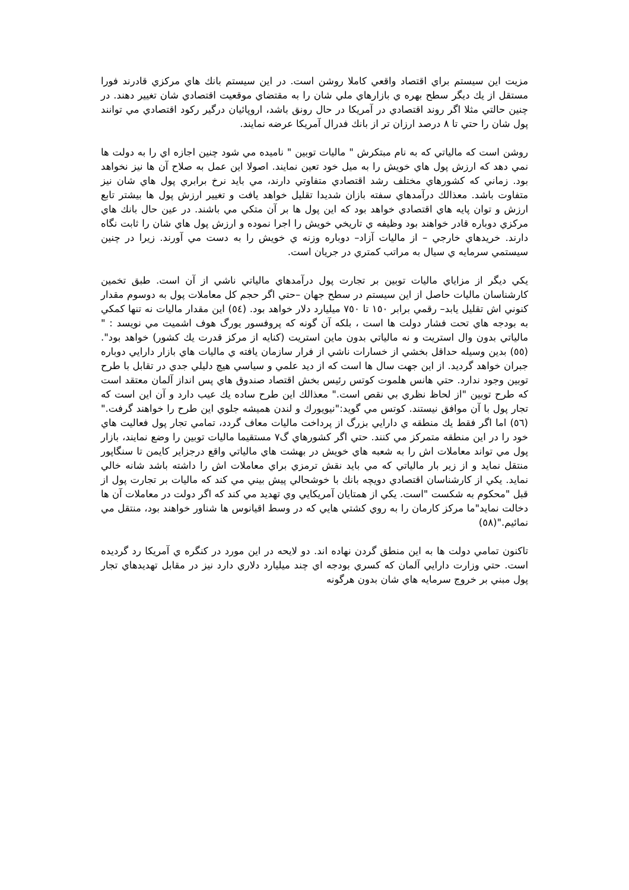مزيت اين سيستم براي اقتصاد واقعي كاملا روشن است. در اين سيستم بانك هاي مركزي قادرند فورا مستقل از يك ديگر سطح بهره ي بازارهاي ملي شان را به مقتضاي موقعيت اقتصادي شان تغيير دهند. در چنين حالتي مثلا اگر روند اقتصادي در آمريكا در حال رونق باشد، اروپائيان درگير ركود اقتصادي مي توانند پول شان را حتي تا ٨ درصد ارزان تر از بانك فدرال آمريكا عرضه نمايند.
روشن است كه مالياتي كه به نام مبتكرش " ماليات توبين " ناميده مي شود چنين اجازه اي را به دولت ها نمي دهد كه ارزش پول هاي خويش را به ميل خود تعين نمايند. اصولا اين عمل به صلاح آن ها نيز نخواهد بود. زماني كه كشورهاي مختلف رشد اقتصادي متفاوتي دارند، مي بايد نرخ برابري پول هاي شان نيز متفاوت باشد. معذالك درآمدهاي سفته بازان شديدا تقليل خواهد يافت و تغيير ارزش پول ها بيشتر تابع ارزش و توان پايه هاي اقتصادي خواهد بود كه اين پول ها بر آن متكي مي باشند. در عين حال بانك هاي مركزي دوباره قادر خواهند بود وظيفه ي تاريخي خويش را اجرا نموده و ارزش پول هاي شان را ثابت نگاه دارند. خريدهاي خارجي – از ماليات آزاد– دوباره وزنه ي خويش را به دست مي آورند. زيرا در چنين سيستمي سرمايه ي سيال به مراتب كمتري در جريان است.
يكي ديگر از مزاياي ماليات توبين بر تجارت پول درآمدهاي مالياتي ناشي از آن است. طبق تخمين كارشناسان ماليات حاصل از اين سيستم در سطح جهان –حتي اگر حجم كل معاملات پول به دوسوم مقدار كنوني اش تقليل يابد– رقمي برابر ١٥٠ تا ٧٥٠ ميليارد دلار خواهد بود. (٥٤) اين مقدار ماليات نه تنها كمكي به بودجه هاي تحت فشار دولت ها است ، بلكه آن گونه كه پروفسور يورگ هوف اشميت مي نويسد : " مالياتي بدون وال استريت و نه مالياتي بدون ماين استريت (كنايه از مركز قدرت يك كشور) خواهد بود".(٥٥) بدين وسيله حداقل بخشي از خسارات ناشي از فرار سازمان يافته ي ماليات هاي بازار دارايي دوباره جبران خواهد گرديد. از اين جهت سال ها است كه از ديد علمي و سياسي هيچ دليلي جدي در تقابل با طرح توبين وجود ندارد. حتي هانس هلموت كوتس رئيس بخش اقتصاد صندوق هاي پس انداز آلمان معتقد است كه طرح توبين "از لحاظ نظري بي نقص است." معذالك اين طرح ساده يك عيب دارد و آن اين است كه تجار پول با آن موافق نيستند. كوتس مي گويد:"نيويورك و لندن هميشه جلوي اين طرح را خواهند گرفت."(٥٦) اما اگر فقط يك منطقه ي دارايي بزرگ از پرداخت ماليات معاف گردد، تمامي تجار پول فعاليت هاي خود را در اين منطقه متمركز مي كنند. حتي اگر كشورهاي گ٧ مستقيما ماليات توبين را وضع نمايند، بازار پول مي تواند معاملات اش را به شعبه هاي خويش در بهشت هاي مالياتي واقع درجزاير كايمن تا سنگاپور منتقل نمايد و از زير بار مالياتي كه مي بايد نقش ترمزي براي معاملات اش را داشته باشد شانه خالي نمايد. يكي از كارشناسان اقتصادي دويچه بانك با خوشحالي پيش بيني مي كند كه ماليات بر تجارت پول از قبل "محكوم به شكست "است. يكي از همتايان آمريكايي وي تهديد مي كند كه اگر دولت در معاملات آن ها دخالت نمايد"ما مركز كارمان را به روي كشتي هايي كه در وسط اقيانوس ها شناور خواهند بود، منتقل مي نمائيم."(٥٨)
تاكنون تمامي دولت ها به اين منطق گردن نهاده اند. دو لايحه در اين مورد در كنگره ي آمريكا رد گرديده است. حتي وزارت دارايي آلمان كه كسري بودجه اي چند ميليارد دلاري دارد نيز در مقابل تهديدهاي تجار پول مبني بر خروج سرمايه هاي شان بدون هرگونه